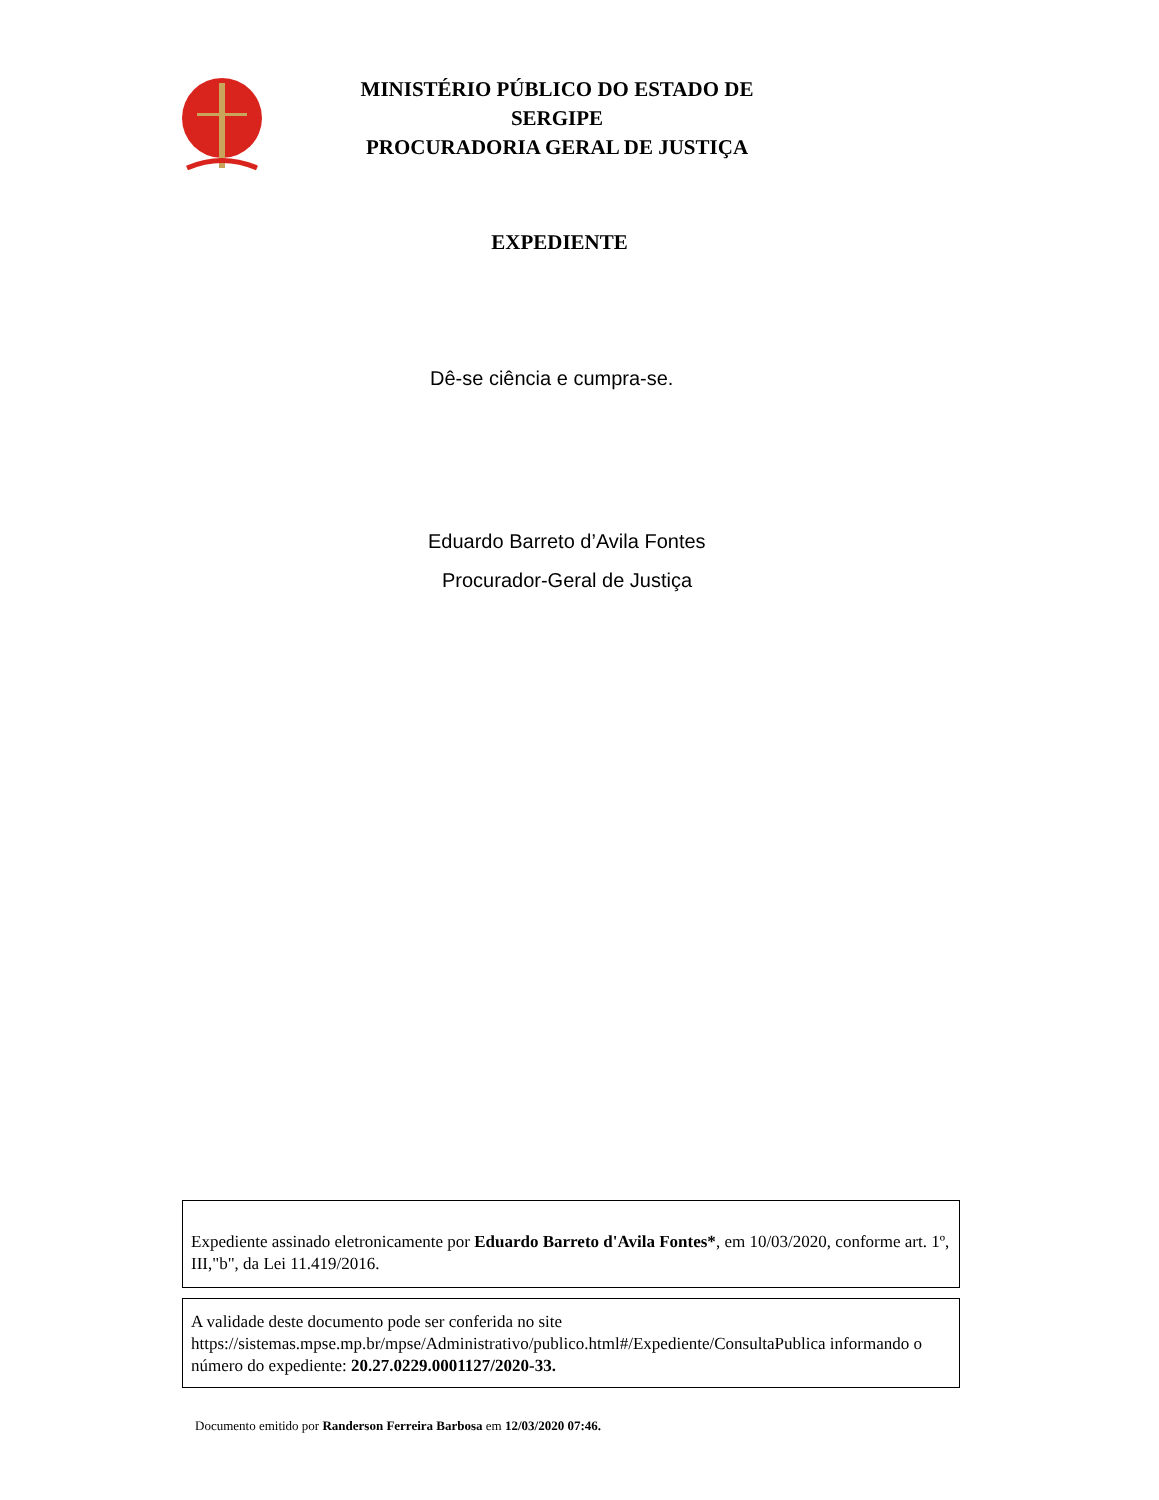MINISTÉRIO PÚBLICO DO ESTADO DE SERGIPE
PROCURADORIA GERAL DE JUSTIÇA
EXPEDIENTE
Dê-se ciência e cumpra-se.
Eduardo Barreto d’Avila Fontes
Procurador-Geral de Justiça
Expediente assinado eletronicamente por Eduardo Barreto d'Avila Fontes*, em 10/03/2020, conforme art. 1º, III,"b", da Lei 11.419/2016.
A validade deste documento pode ser conferida no site https://sistemas.mpse.mp.br/mpse/Administrativo/publico.html#/Expediente/ConsultaPublica informando o número do expediente: 20.27.0229.0001127/2020-33.
Documento emitido por Randerson Ferreira Barbosa em 12/03/2020 07:46.